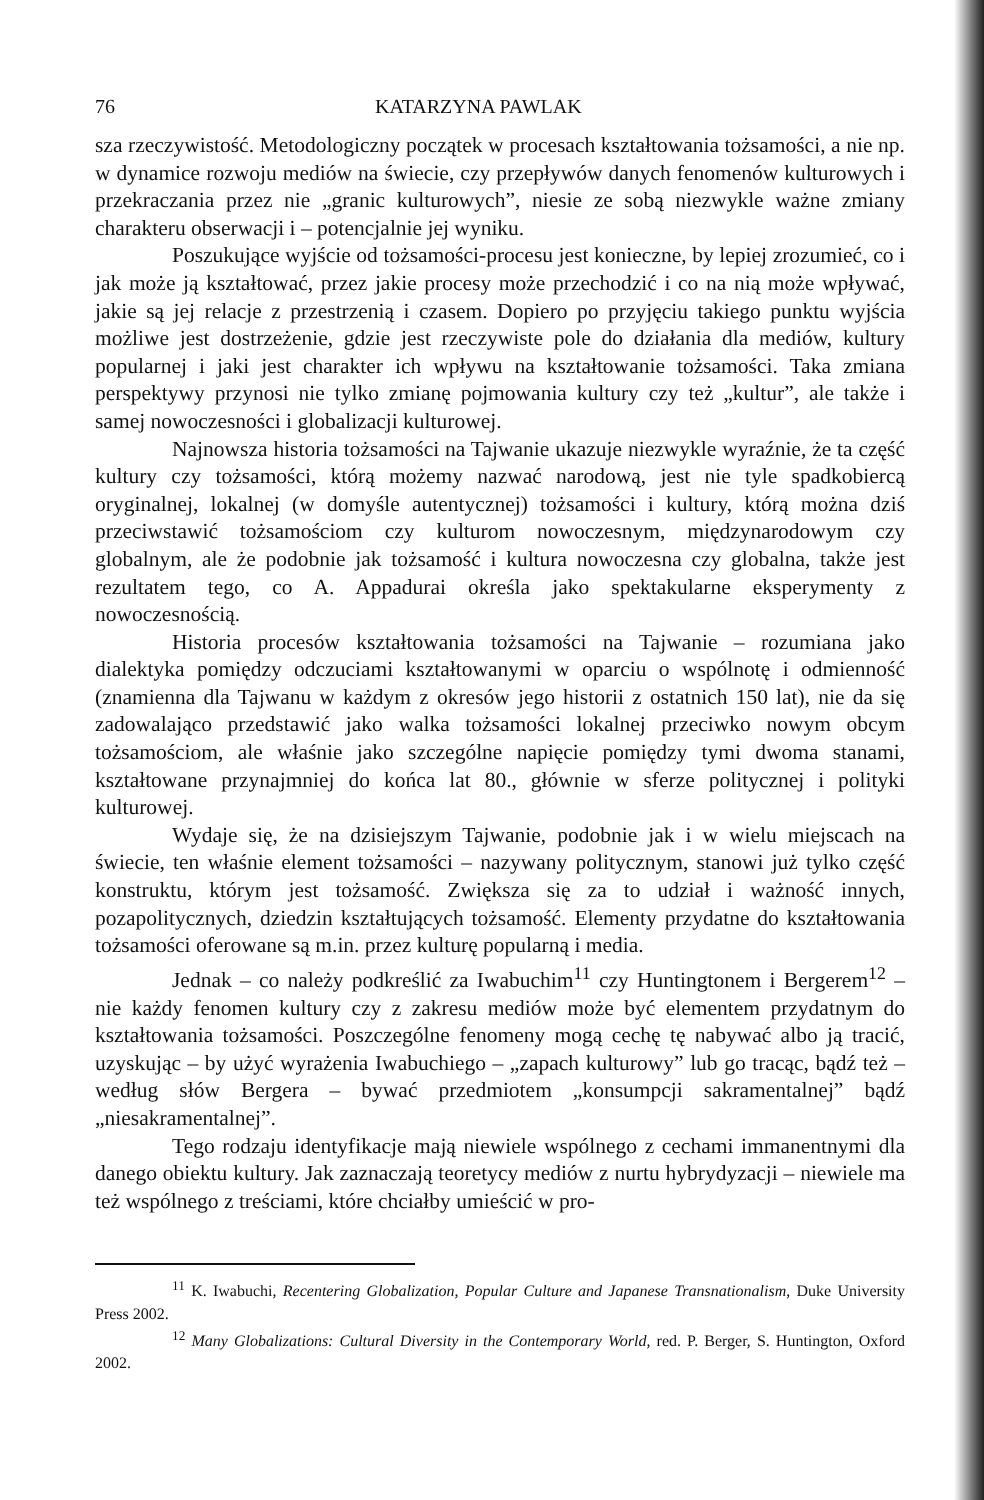76 KATARZYNA PAWLAK
sza rzeczywistość. Metodologiczny początek w procesach kształtowania tożsamości, a nie np. w dynamice rozwoju mediów na świecie, czy przepływów danych fenomenów kulturowych i przekraczania przez nie „granic kulturowych”, niesie ze sobą niezwykle ważne zmiany charakteru obserwacji i – potencjalnie jej wyniku.
Poszukujące wyjście od tożsamości-procesu jest konieczne, by lepiej zrozumieć, co i jak może ją kształtować, przez jakie procesy może przechodzić i co na nią może wpływać, jakie są jej relacje z przestrzenią i czasem. Dopiero po przyjęciu takiego punktu wyjścia możliwe jest dostrzeżenie, gdzie jest rzeczywiste pole do działania dla mediów, kultury popularnej i jaki jest charakter ich wpływu na kształtowanie tożsamości. Taka zmiana perspektywy przynosi nie tylko zmianę pojmowania kultury czy też „kultur”, ale także i samej nowoczesności i globalizacji kulturowej.
Najnowsza historia tożsamości na Tajwanie ukazuje niezwykle wyraźnie, że ta część kultury czy tożsamości, którą możemy nazwać narodową, jest nie tyle spadkobiercą oryginalnej, lokalnej (w domyśle autentycznej) tożsamości i kultury, którą można dziś przeciwstawić tożsamościom czy kulturom nowoczesnym, międzynarodowym czy globalnym, ale że podobnie jak tożsamość i kultura nowoczesna czy globalna, także jest rezultatem tego, co A. Appadurai określa jako spektakularne eksperymenty z nowoczesnością.
Historia procesów kształtowania tożsamości na Tajwanie – rozumiana jako dialektyka pomiędzy odczuciami kształtowanymi w oparciu o wspólnotę i odmienność (znamienna dla Tajwanu w każdym z okresów jego historii z ostatnich 150 lat), nie da się zadowalająco przedstawić jako walka tożsamości lokalnej przeciwko nowym obcym tożsamościom, ale właśnie jako szczególne napięcie pomiędzy tymi dwoma stanami, kształtowane przynajmniej do końca lat 80., głównie w sferze politycznej i polityki kulturowej.
Wydaje się, że na dzisiejszym Tajwanie, podobnie jak i w wielu miejscach na świecie, ten właśnie element tożsamości – nazywany politycznym, stanowi już tylko część konstruktu, którym jest tożsamość. Zwiększa się za to udział i ważność innych, pozapolitycznych, dziedzin kształtujących tożsamość. Elementy przydatne do kształtowania tożsamości oferowane są m.in. przez kulturę popularną i media.
Jednak – co należy podkreślić za Iwabuchim<sup>11</sup> czy Huntingtonem i Bergerem<sup>12</sup> – nie każdy fenomen kultury czy z zakresu mediów może być elementem przydatnym do kształtowania tożsamości. Poszczególne fenomeny mogą cechę tę nabywać albo ją tracić, uzyskując – by użyć wyrażenia Iwabuchiego – „zapach kulturowy” lub go tracąc, bądź też – według słów Bergera – bywać przedmiotem „konsumpcji sakramentalnej” bądź „niesakramentalnej”.
Tego rodzaju identyfikacje mają niewiele wspólnego z cechami immanentnymi dla danego obiektu kultury. Jak zaznaczają teoretycy mediów z nurtu hybrydyzacji – niewiele ma też wspólnego z treściami, które chciałby umieścić w pro-
<sup>11</sup> K. Iwabuchi, Recentering Globalization, Popular Culture and Japanese Transnationalism, Duke University Press 2002.
<sup>12</sup> Many Globalizations: Cultural Diversity in the Contemporary World, red. P. Berger, S. Huntington, Oxford 2002.